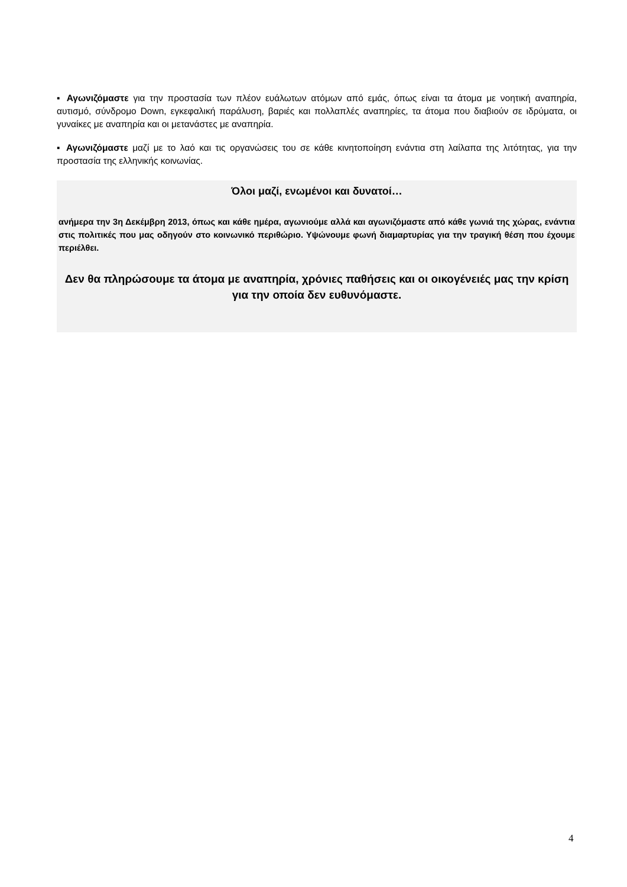▪ Αγωνιζόμαστε για την προστασία των πλέον ευάλωτων ατόμων από εμάς, όπως είναι τα άτομα με νοητική αναπηρία, αυτισμό, σύνδρομο Down, εγκεφαλική παράλυση, βαριές και πολλαπλές αναπηρίες, τα άτομα που διαβιούν σε ιδρύματα, οι γυναίκες με αναπηρία και οι μετανάστες με αναπηρία.
▪ Αγωνιζόμαστε μαζί με το λαό και τις οργανώσεις του σε κάθε κινητοποίηση ενάντια στη λαίλαπα της λιτότητας, για την προστασία της ελληνικής κοινωνίας.
Όλοι μαζί, ενωμένοι και δυνατοί…
ανήμερα την 3η Δεκέμβρη 2013, όπως και κάθε ημέρα, αγωνιούμε αλλά και αγωνιζόμαστε από κάθε γωνιά της χώρας, ενάντια στις πολιτικές που μας οδηγούν στο κοινωνικό περιθώριο. Υψώνουμε φωνή διαμαρτυρίας για την τραγική θέση που έχουμε περιέλθει.
Δεν θα πληρώσουμε τα άτομα με αναπηρία, χρόνιες παθήσεις και οι οικογένειές μας την κρίση για την οποία δεν ευθυνόμαστε.
4